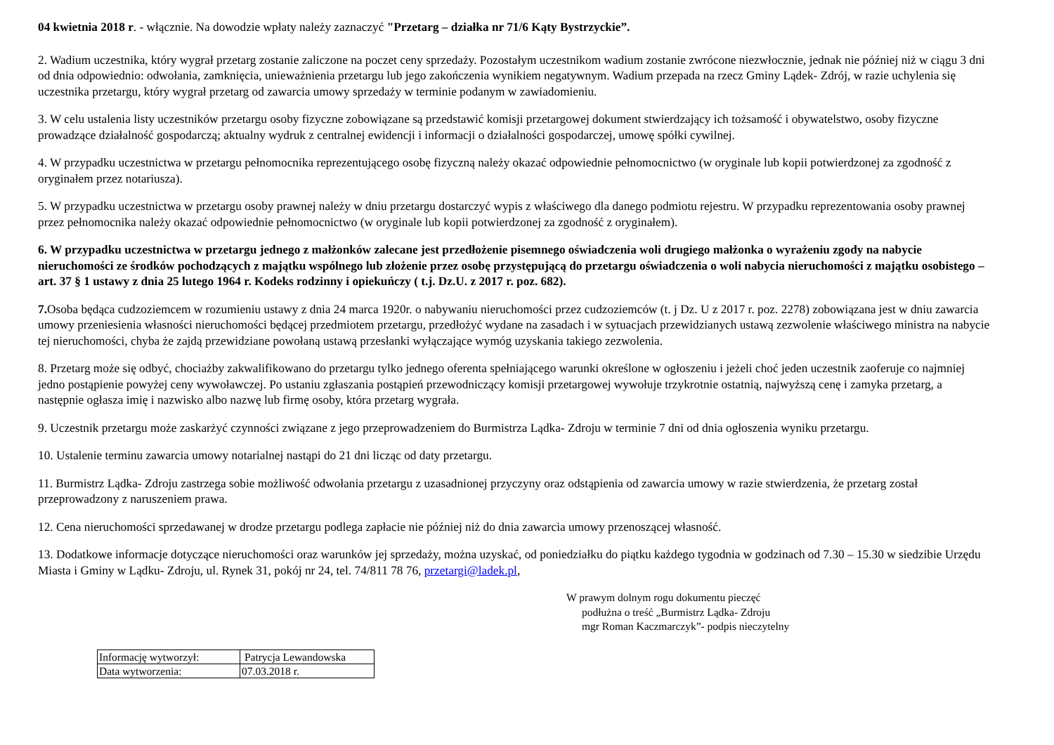04 kwietnia 2018 r. - włącznie. Na dowodzie wpłaty należy zaznaczyć "Przetarg – działka nr 71/6 Kąty Bystrzyckie”.
2. Wadium uczestnika, który wygrał przetarg zostanie zaliczone na poczet ceny sprzedaży. Pozostałym uczestnikom wadium zostanie zwrócone niezwłocznie, jednak nie później niż w ciągu 3 dni od dnia odpowiednio: odwołania, zamknięcia, unieważnienia przetargu lub jego zakończenia wynikiem negatywnym. Wadium przepada na rzecz Gminy Lądek- Zdrój, w razie uchylenia się uczestnika przetargu, który wygrał przetarg od zawarcia umowy sprzedaży w terminie podanym w zawiadomieniu.
3. W celu ustalenia listy uczestników przetargu osoby fizyczne zobowiązane są przedstawić komisji przetargowej dokument stwierdzający ich tożsamość i obywatelstwo, osoby fizyczne prowadzące działalność gospodarczą; aktualny wydruk z centralnej ewidencji i informacji o działalności gospodarczej, umowę spółki cywilnej.
4. W przypadku uczestnictwa w przetargu pełnomocnika reprezentującego osobę fizyczną należy okazać odpowiednie pełnomocnictwo (w oryginale lub kopii potwierdzonej za zgodność z oryginałem przez notariusza).
5. W przypadku uczestnictwa w przetargu osoby prawnej należy w dniu przetargu dostarczyć wypis z właściwego dla danego podmiotu rejestru. W przypadku reprezentowania osoby prawnej przez pełnomocnika należy okazać odpowiednie pełnomocnictwo (w oryginale lub kopii potwierdzonej za zgodność z oryginałem).
6. W przypadku uczestnictwa w przetargu jednego z małżonków zalecane jest przedłożenie pisemnego oświadczenia woli drugiego małżonka o wyrażeniu zgody na nabycie nieruchomości ze środków pochodzących z majątku wspólnego lub złożenie przez osobę przystępującą do przetargu oświadczenia o woli nabycia nieruchomości z majątku osobistego – art. 37 § 1 ustawy z dnia 25 lutego 1964 r. Kodeks rodzinny i opiekuńczy ( t.j. Dz.U. z 2017 r. poz. 682).
7. Osoba będąca cudzoziemcem w rozumieniu ustawy z dnia 24 marca 1920r. o nabywaniu nieruchomości przez cudzoziemców (t. j Dz. U z 2017 r. poz. 2278) zobowiązana jest w dniu zawarcia umowy przeniesienia własności nieruchomości będącej przedmiotem przetargu, przedłożyć wydane na zasadach i w sytuacjach przewidzianych ustawą zezwolenie właściwego ministra na nabycie tej nieruchomości, chyba że zajdą przewidziane powołaną ustawą przesłanki wyłączające wymóg uzyskania takiego zezwolenia.
8. Przetarg może się odbyć, chociażby zakwalifikowano do przetargu tylko jednego oferenta spełniającego warunki określone w ogłoszeniu i jeżeli choć jeden uczestnik zaoferuje co najmniej jedno postąpienie powyżej ceny wywoławczej. Po ustaniu zgłaszania postąpień przewodniczący komisji przetargowej wywołuje trzykrotnie ostatnią, najwyższą cenę i zamyka przetarg, a następnie ogłasza imię i nazwisko albo nazwę lub firmę osoby, która przetarg wygrała.
9. Uczestnik przetargu może zaskarżyć czynności związane z jego przeprowadzeniem do Burmistrza Lądka- Zdroju w terminie 7 dni od dnia ogłoszenia wyniku przetargu.
10. Ustalenie terminu zawarcia umowy notarialnej nastąpi do 21 dni licząc od daty przetargu.
11. Burmistrz Lądka- Zdroju zastrzega sobie możliwość odwołania przetargu z uzasadnionej przyczyny oraz odstąpienia od zawarcia umowy w razie stwierdzenia, że przetarg został przeprowadzony z naruszeniem prawa.
12. Cena nieruchomości sprzedawanej w drodze przetargu podlega zapłacie nie później niż do dnia zawarcia umowy przenoszącej własność.
13. Dodatkowe informacje dotyczące nieruchomości oraz warunków jej sprzedaży, można uzyskać, od poniedziałku do piątku każdego tygodnia w godzinach od 7.30 – 15.30 w siedzibie Urzędu Miasta i Gminy w Lądku- Zdroju, ul. Rynek 31, pokój nr 24, tel. 74/811 78 76, przetargi@ladek.pl,
W prawym dolnym rogu dokumentu pieczęć
podłużna o treść „Burmistrz Lądka- Zdroju
mgr Roman Kaczmarczyk”- podpis nieczytelny
| Informację wytworzył: | Patrycja Lewandowska |
| Data wytworzenia: | 07.03.2018 r. |